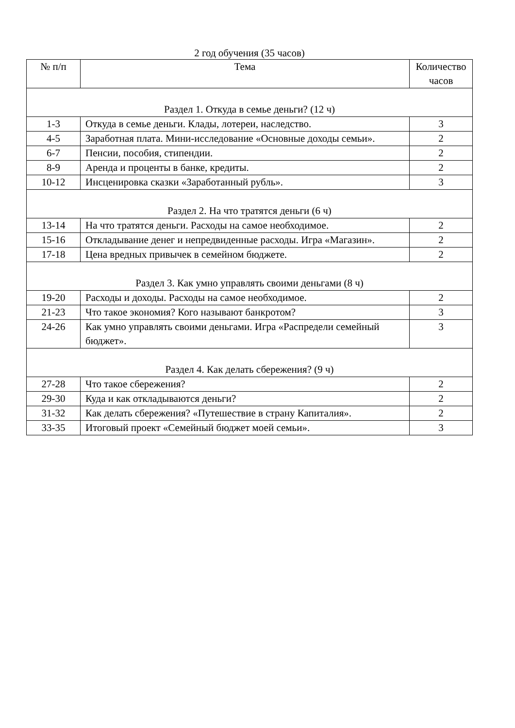2 год обучения (35 часов)
| № п/п | Тема | Количество часов |
| --- | --- | --- |
| Раздел 1. Откуда в семье деньги? (12 ч) | | |
| 1-3 | Откуда в семье деньги. Клады, лотереи, наследство. | 3 |
| 4-5 | Заработная плата. Мини-исследование «Основные доходы семьи». | 2 |
| 6-7 | Пенсии, пособия, стипендии. | 2 |
| 8-9 | Аренда и проценты в банке, кредиты. | 2 |
| 10-12 | Инсценировка сказки «Заработанный рубль». | 3 |
| Раздел 2. На что тратятся деньги (6 ч) | | |
| 13-14 | На что тратятся деньги. Расходы на самое необходимое. | 2 |
| 15-16 | Откладывание денег и непредвиденные расходы. Игра «Магазин». | 2 |
| 17-18 | Цена вредных привычек в семейном бюджете. | 2 |
| Раздел 3. Как умно управлять своими деньгами (8 ч) | | |
| 19-20 | Расходы и доходы. Расходы на самое необходимое. | 2 |
| 21-23 | Что такое экономия? Кого называют банкротом? | 3 |
| 24-26 | Как умно управлять своими деньгами. Игра «Распредели семейный бюджет». | 3 |
| Раздел 4. Как делать сбережения? (9 ч) | | |
| 27-28 | Что такое сбережения? | 2 |
| 29-30 | Куда и как откладываются деньги? | 2 |
| 31-32 | Как делать сбережения? «Путешествие в страну Капиталия». | 2 |
| 33-35 | Итоговый проект «Семейный бюджет моей семьи». | 3 |